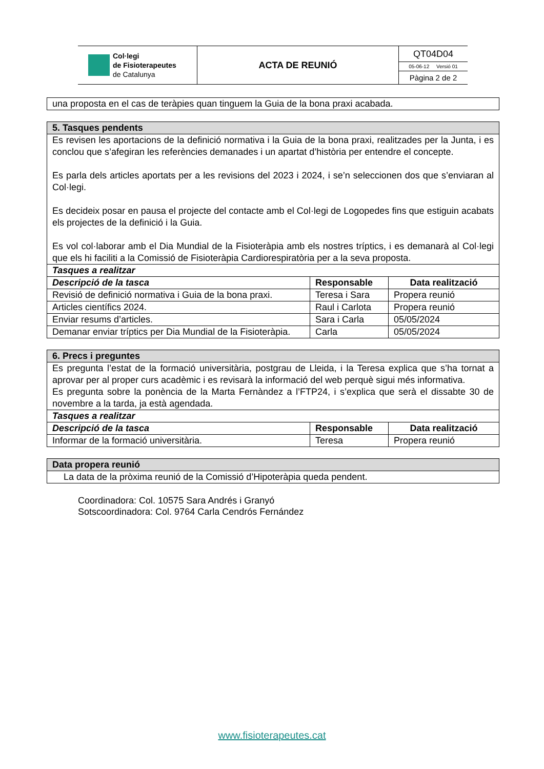| Col·legi de Fisioterapeutes de Catalunya | ACTA DE REUNIÓ | QT04D04 05-06-12 Versió 01 Pàgina 2 de 2 |
| una proposta en el cas de teràpies quan tinguem la Guia de la bona praxi acabada. |
| 5. Tasques pendents | | |
| Es revisen les aportacions de la definició normativa i la Guia de la bona praxi, realitzades per la Junta, i es conclou que s’afegiran les referències demanades i un apartat d’història per entendre el concepte. Es parla dels articles aportats per a les revisions del 2023 i 2024, i se’n seleccionen dos que s’enviaran al Col·legi. Es decideix posar en pausa el projecte del contacte amb el Col·legi de Logopedes fins que estiguin acabats els projectes de la definició i la Guia. Es vol col·laborar amb el Dia Mundial de la Fisioteràpia amb els nostres tríptics, i es demanarà al Col·legi que els hi faciliti a la Comissió de Fisioteràpia Cardiorespiratòria per a la seva proposta. | | |
| Tasques a realitzar | | |
| Descripció de la tasca | Responsable | Data realització |
| Revisió de definició normativa i Guia de la bona praxi. | Teresa i Sara | Propera reunió |
| Articles científics 2024. | Raul i Carlota | Propera reunió |
| Enviar resums d’articles. | Sara i Carla | 05/05/2024 |
| Demanar enviar tríptics per Dia Mundial de la Fisioteràpia. | Carla | 05/05/2024 |
| 6. Precs i preguntes | | |
| Es pregunta l’estat de la formació universitària, postgrau de Lleida, i la Teresa explica que s’ha tornat a aprovar per al proper curs acadèmic i es revisarà la informació del web perquè sigui més informativa. Es pregunta sobre la ponència de la Marta Fernàndez a l’FTP24, i s’explica que serà el dissabte 30 de novembre a la tarda, ja està agendada. | | |
| Tasques a realitzar | | |
| Descripció de la tasca | Responsable | Data realització |
| Informar de la formació universitària. | Teresa | Propera reunió |
| Data propera reunió |
| La data de la pròxima reunió de la Comissió d’Hipoteràpia queda pendent. |
Coordinadora: Col. 10575 Sara Andrés i Granyó
Sotscoordinadora: Col. 9764 Carla Cendrós Fernández
www.fisioterapeutes.cat